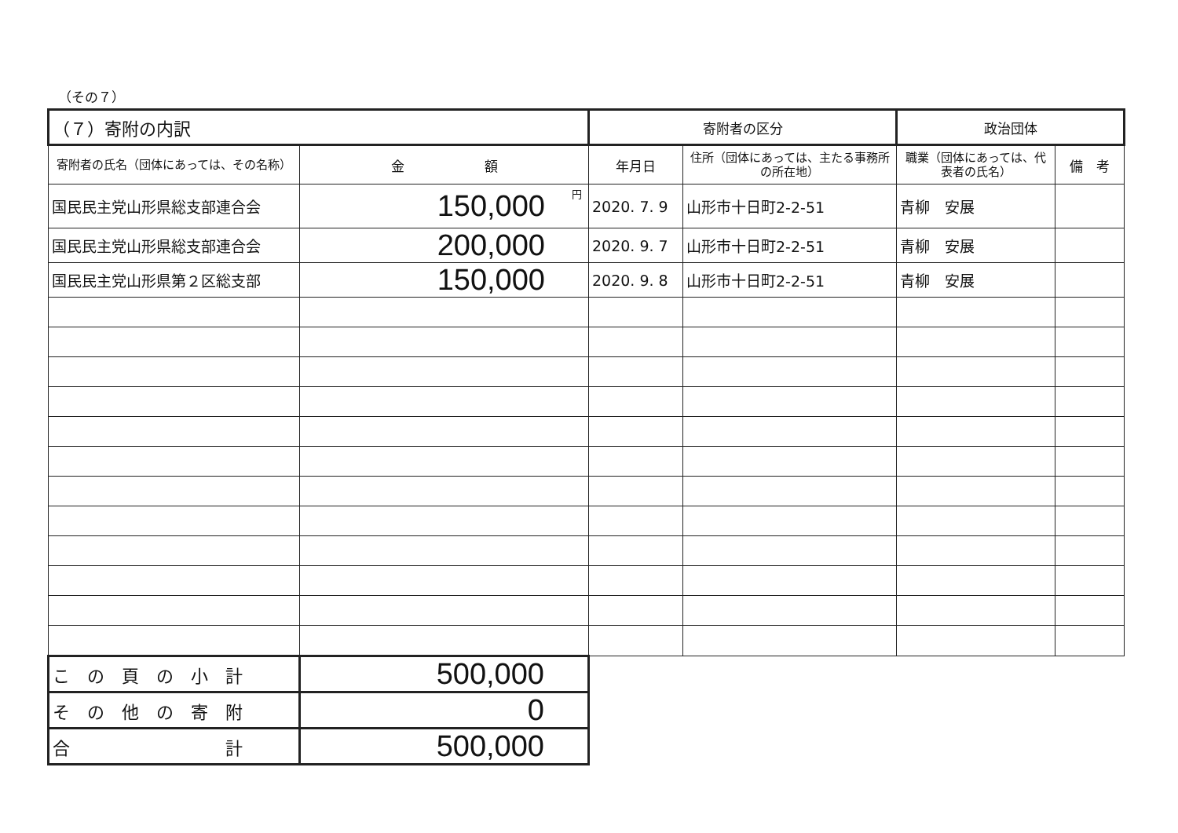（その７）
| （７）寄附の内訳 | | 寄附者の区分 | | 政治団体 | |
| --- | --- | --- | --- | --- | --- |
| 寄附者の氏名（団体にあっては、その名称） | 金 額 | 年月日 | 住所（団体にあっては、主たる事務所の所在地） | 職業（団体にあっては、代表者の氏名） | 備 考 |
| 国民民主党山形県総支部連合会 | 円 150,000 | 2020. 7. 9 | 山形市十日町2-2-51 | 青柳 安展 | |
| 国民民主党山形県総支部連合会 | 200,000 | 2020. 9. 7 | 山形市十日町2-2-51 | 青柳 安展 | |
| 国民民主党山形県第２区総支部 | 150,000 | 2020. 9. 8 | 山形市十日町2-2-51 | 青柳 安展 | |
| こ の 頁 の 小 計 | 500,000 | | | | |
| そ の 他 の 寄 附 | 0 | | | | |
| 合 計 | 500,000 | | | | |